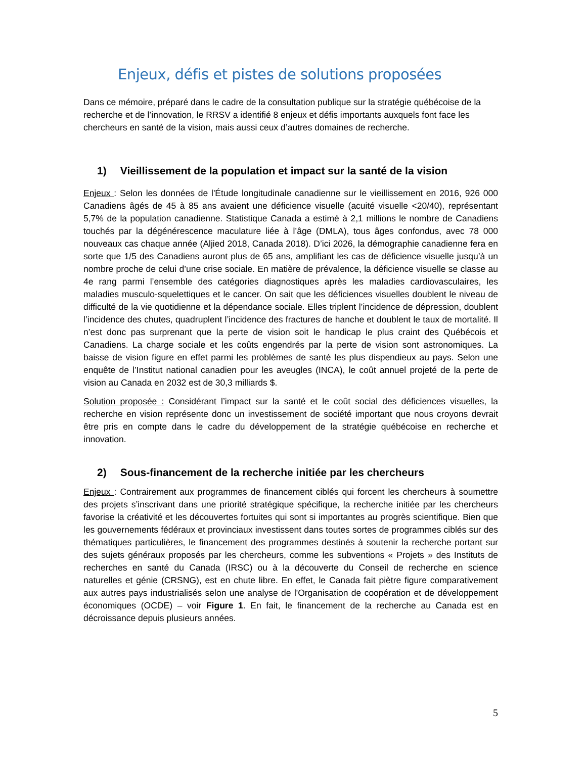Enjeux, défis et pistes de solutions proposées
Dans ce mémoire, préparé dans le cadre de la consultation publique sur la stratégie québécoise de la recherche et de l’innovation, le RRSV a identifié 8 enjeux et défis importants auxquels font face les chercheurs en santé de la vision, mais aussi ceux d’autres domaines de recherche.
1) Vieillissement de la population et impact sur la santé de la vision
Enjeux : Selon les données de l'Étude longitudinale canadienne sur le vieillissement en 2016, 926 000 Canadiens âgés de 45 à 85 ans avaient une déficience visuelle (acuité visuelle <20/40), représentant 5,7% de la population canadienne. Statistique Canada a estimé à 2,1 millions le nombre de Canadiens touchés par la dégénérescence maculature liée à l’âge (DMLA), tous âges confondus, avec 78 000 nouveaux cas chaque année (Aljied 2018, Canada 2018). D’ici 2026, la démographie canadienne fera en sorte que 1/5 des Canadiens auront plus de 65 ans, amplifiant les cas de déficience visuelle jusqu’à un nombre proche de celui d’une crise sociale. En matière de prévalence, la déficience visuelle se classe au 4e rang parmi l’ensemble des catégories diagnostiques après les maladies cardiovasculaires, les maladies musculo-squelettiques et le cancer. On sait que les déficiences visuelles doublent le niveau de difficulté de la vie quotidienne et la dépendance sociale. Elles triplent l’incidence de dépression, doublent l’incidence des chutes, quadruplent l’incidence des fractures de hanche et doublent le taux de mortalité. Il n’est donc pas surprenant que la perte de vision soit le handicap le plus craint des Québécois et Canadiens. La charge sociale et les coûts engendrés par la perte de vision sont astronomiques. La baisse de vision figure en effet parmi les problèmes de santé les plus dispendieux au pays. Selon une enquête de l’Institut national canadien pour les aveugles (INCA), le coût annuel projeté de la perte de vision au Canada en 2032 est de 30,3 milliards $.
Solution proposée : Considérant l’impact sur la santé et le coût social des déficiences visuelles, la recherche en vision représente donc un investissement de société important que nous croyons devrait être pris en compte dans le cadre du développement de la stratégie québécoise en recherche et innovation.
2) Sous-financement de la recherche initiée par les chercheurs
Enjeux : Contrairement aux programmes de financement ciblés qui forcent les chercheurs à soumettre des projets s’inscrivant dans une priorité stratégique spécifique, la recherche initiée par les chercheurs favorise la créativité et les découvertes fortuites qui sont si importantes au progrès scientifique. Bien que les gouvernements fédéraux et provinciaux investissent dans toutes sortes de programmes ciblés sur des thématiques particulières, le financement des programmes destinés à soutenir la recherche portant sur des sujets généraux proposés par les chercheurs, comme les subventions « Projets » des Instituts de recherches en santé du Canada (IRSC) ou à la découverte du Conseil de recherche en science naturelles et génie (CRSNG), est en chute libre. En effet, le Canada fait piètre figure comparativement aux autres pays industrialisés selon une analyse de l'Organisation de coopération et de développement économiques (OCDE) – voir Figure 1. En fait, le financement de la recherche au Canada est en décroissance depuis plusieurs années.
5